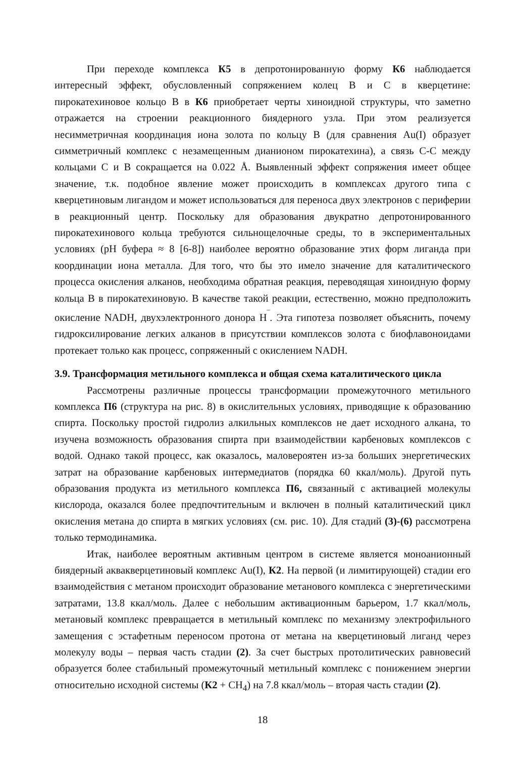При переходе комплекса К5 в депротонированную форму К6 наблюдается интересный эффект, обусловленный сопряжением колец В и С в кверцетине: пирокатехиновое кольцо В в К6 приобретает черты хиноидной структуры, что заметно отражается на строении реакционного биядерного узла. При этом реализуется несимметричная координация иона золота по кольцу В (для сравнения Au(I) образует симметричный комплекс с незамещенным дианионом пирокатехина), а связь С-С между кольцами С и В сокращается на 0.022 Å. Выявленный эффект сопряжения имеет общее значение, т.к. подобное явление может происходить в комплексах другого типа с кверцетиновым лигандом и может использоваться для переноса двух электронов с периферии в реакционный центр. Поскольку для образования двукратно депротонированного пирокатехинового кольца требуются сильнощелочные среды, то в экспериментальных условиях (pH буфера ≈ 8 [6-8]) наиболее вероятно образование этих форм лиганда при координации иона металла. Для того, что бы это имело значение для каталитического процесса окисления алканов, необходима обратная реакция, переводящая хиноидную форму кольца В в пирокатехиновую. В качестве такой реакции, естественно, можно предположить окисление NADH, двухэлектронного донора H<sup>‾</sup>. Эта гипотеза позволяет объяснить, почему гидроксилирование легких алканов в присутствии комплексов золота с биофлавоноидами протекает только как процесс, сопряженный с окислением NADH.
3.9. Трансформация метильного комплекса и общая схема каталитического цикла
Рассмотрены различные процессы трансформации промежуточного метильного комплекса П6 (структура на рис. 8) в окислительных условиях, приводящие к образованию спирта. Поскольку простой гидролиз алкильных комплексов не дает исходного алкана, то изучена возможность образования спирта при взаимодействии карбеновых комплексов с водой. Однако такой процесс, как оказалось, маловероятен из-за больших энергетических затрат на образование карбеновых интермедиатов (порядка 60 ккал/моль). Другой путь образования продукта из метильного комплекса П6, связанный с активацией молекулы кислорода, оказался более предпочтительным и включен в полный каталитический цикл окисления метана до спирта в мягких условиях (см. рис. 10). Для стадий (3)-(6) рассмотрена только термодинамика.
Итак, наиболее вероятным активным центром в системе является моноанионный биядерный аквакверцетиновый комплекс Au(I), К2. На первой (и лимитирующей) стадии его взаимодействия с метаном происходит образование метанового комплекса с энергетическими затратами, 13.8 ккал/моль. Далее с небольшим активационным барьером, 1.7 ккал/моль, метановый комплекс превращается в метильный комплекс по механизму электрофильного замещения с эстафетным переносом протона от метана на кверцетиновый лиганд через молекулу воды – первая часть стадии (2). За счет быстрых протолитических равновесий образуется более стабильный промежуточный метильный комплекс с понижением энергии относительно исходной системы (К2 + CH<sub>4</sub>) на 7.8 ккал/моль – вторая часть стадии (2).
18